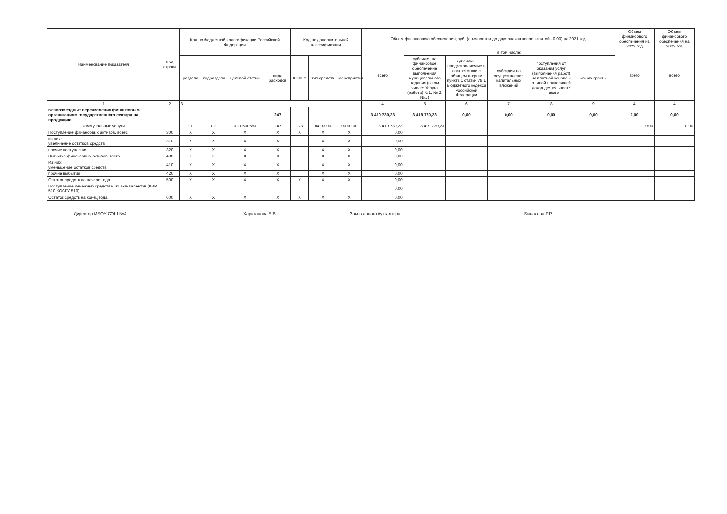| Наименование показателя | Код строки | Код по бюджетной классификации Российской Федерации | | | | Код по дополнительной классификации | | | Объем финансового обеспечения, руб. (с точностью до двух знаков после запятой - 0,00) на 2021 год | | | | | | Объем финансового обеспечения на 2022 год | Объем финансового обеспечения на 2023 год |
| --- | --- | --- | --- | --- | --- | --- | --- | --- | --- | --- | --- | --- | --- | --- | --- | --- |
| | | | | | | | | | всего | в том числе: | | | | | всего | всего |
| | | раздела | подраздела | целевой статьи | вида расходов | КОСГУ | тип средств | мероприятия | | субсидия на финансовое обеспечение выполнения муниципального задания (в том числе: Услуга (работа) №1, № 2, №...) | субсидии, предоставляемые в соответствии с абзацем вторым пункта 1 статьи 78.1 Бюджетного кодекса Российской Федерации | субсидии на осуществление капитальных вложений | поступления от оказания услуг (выполнения работ) на платной основе и от иной приносящей доход деятельности — всего | из них гранты | | |
| 1 | 2 | 3 | | | | | | | 4 | 5 | 6 | 7 | 8 | 9 | 4 | 4 |
| Безвозмездные перечисления финансовым организациям государственного сектора на продукцию | | | | | 247 | | | | 3 419 730,23 | 3 419 730,23 | 0,00 | 0,00 | 0,00 | 0,00 | 0,00 | 0,00 |
| коммунальные услуги | | 07 | 02 | 0110500590 | 247 | 223 | 04.03.00 | 00.00.00 | 3 419 730,23 | 3 419 730,23 | | | | | 0,00 | 0,00 |
| Поступление финансовых активов, всего: | 300 | X | X | X | X | X | X | X | 0,00 | | | | | | | |
| из них: увеличение остатков средств | 310 | X | X | X | X | | X | X | 0,00 | | | | | | | |
| прочие поступления | 320 | X | X | X | X | | X | X | 0,00 | | | | | | | |
| Выбытие финансовых активов, всего | 400 | X | X | X | X | | X | X | 0,00 | | | | | | | |
| Из них: уменьшение остатков средств | 410 | X | X | X | X | | X | X | 0,00 | | | | | | | |
| прочие выбытия | 420 | X | X | X | X | | X | X | 0,00 | | | | | | | |
| Остаток средств на начало года | 500 | X | X | X | X | X | X | X | 0,00 | | | | | | | |
| Поступление денежных средств и их эквивалентов (КВР 510 КОСГУ 510) | | | | | | | | | 0,00 | | | | | | | |
| Остаток средств на конец года | 600 | X | X | X | X | X | X | X | 0,00 | | | | | | | |
Директор МБОУ СОШ №4 Харитонова Е.В. Зам.главного бухгалтера Билалова Р.Р.